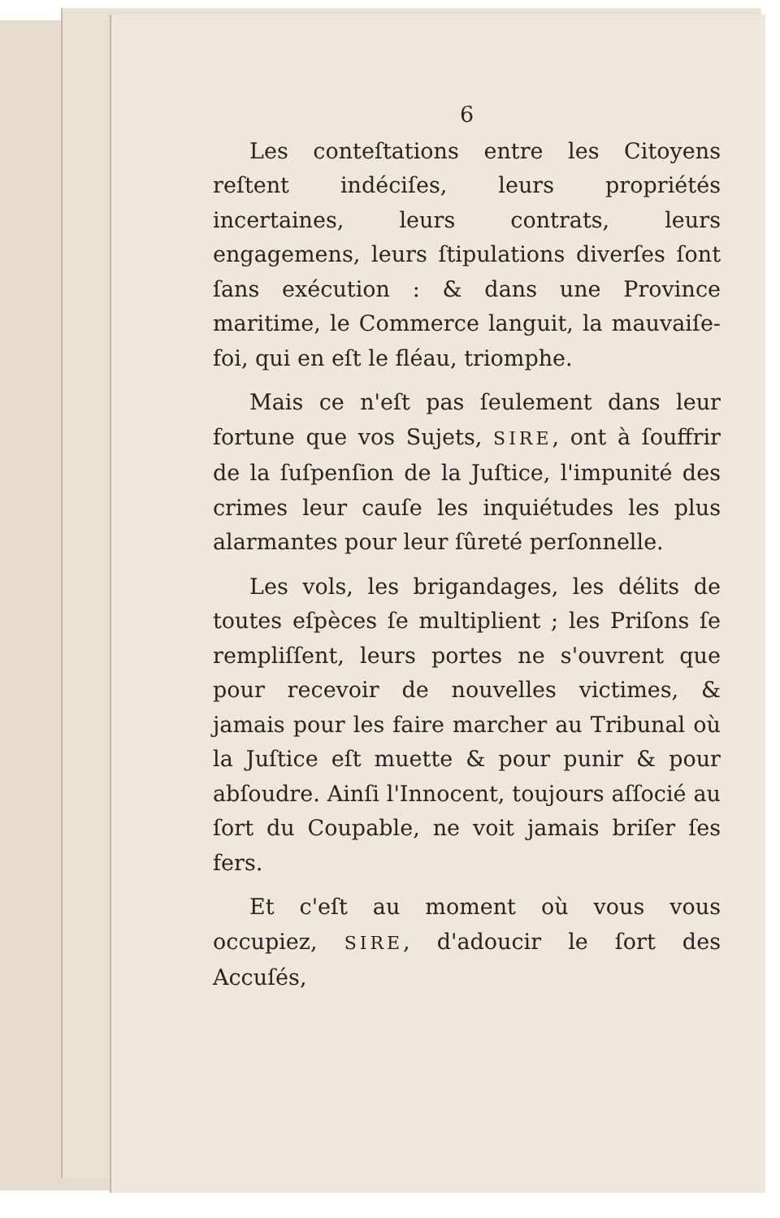6
Les conteſtations entre les Citoyens reſtent indéciſes, leurs propriétés incertaines, leurs contrats, leurs engagemens, leurs ſtipulations diverſes ſont ſans exécution : & dans une Province maritime, le Commerce languit, la mauvaiſe-foi, qui en eſt le fléau, triomphe.
Mais ce n'eſt pas ſeulement dans leur fortune que vos Sujets, SIRE, ont à ſouffrir de la ſuſpenſion de la Juſtice, l'impunité des crimes leur cauſe les inquiétudes les plus alarmantes pour leur ſûreté perſonnelle.
Les vols, les brigandages, les délits de toutes eſpèces ſe multiplient ; les Priſons ſe rempliſſent, leurs portes ne s'ouvrent que pour recevoir de nouvelles victimes, & jamais pour les faire marcher au Tribunal où la Juſtice eſt muette & pour punir & pour abſoudre. Ainſi l'Innocent, toujours aſſocié au ſort du Coupable, ne voit jamais briſer ſes fers.
Et c'eſt au moment où vous vous occupiez, SIRE, d'adoucir le ſort des Accuſés,